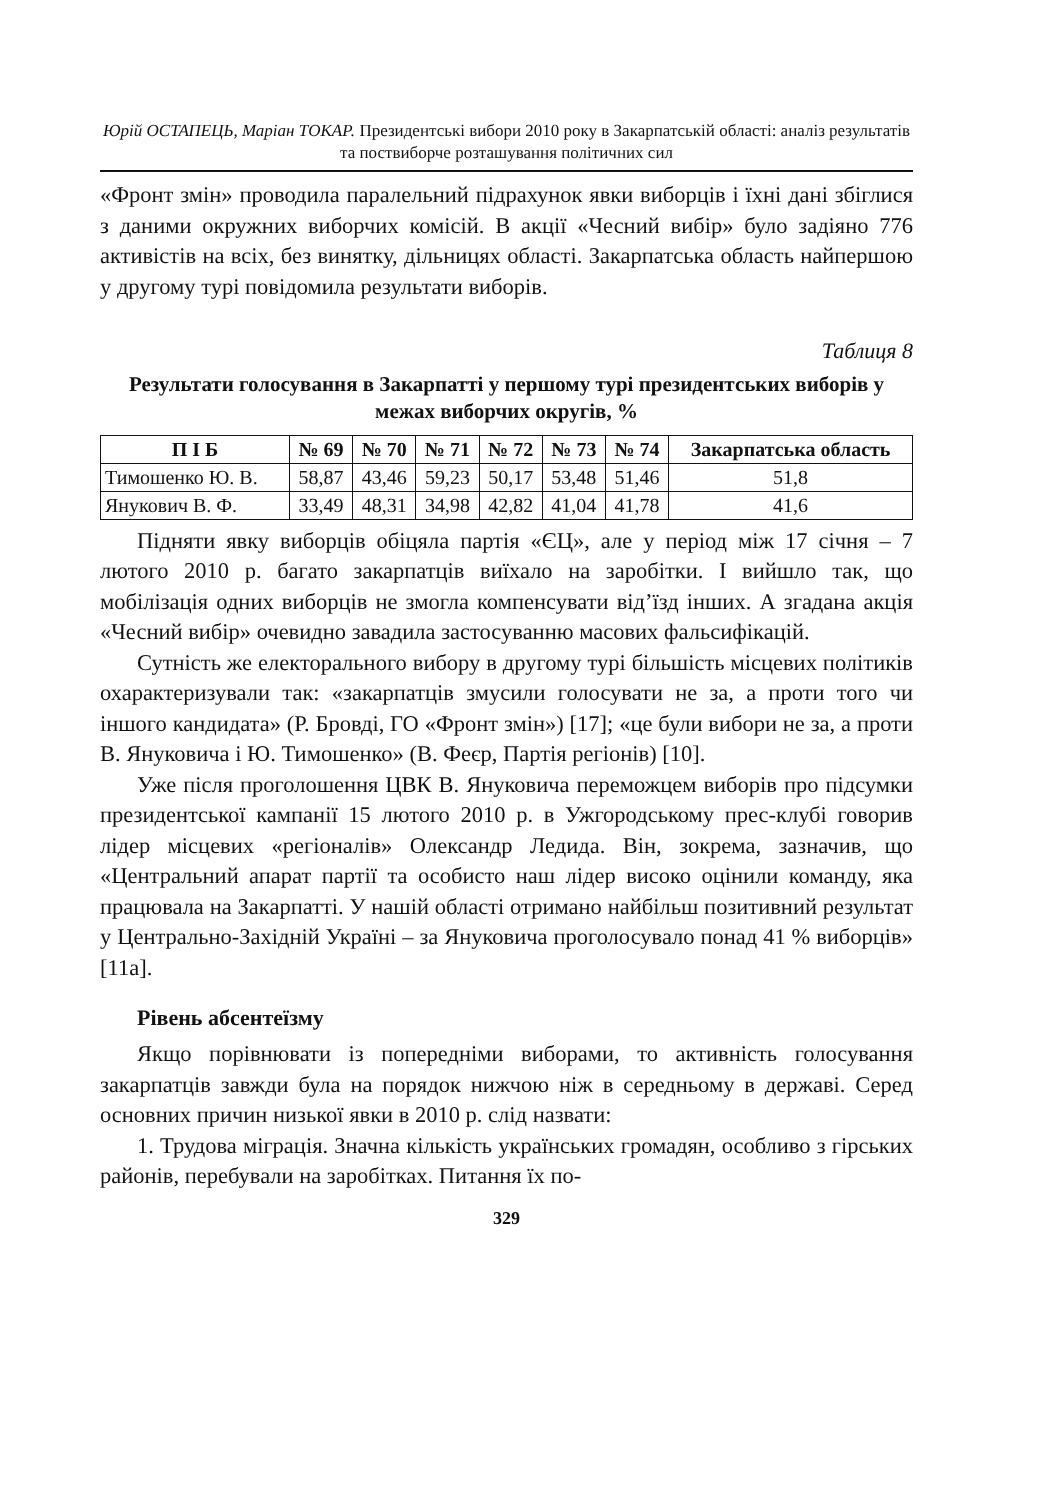Юрій ОСТАПЕЦЬ, Маріан ТОКАР. Президентські вибори 2010 року в Закарпатській області: аналіз результатів та поствиборче розташування політичних сил
«Фронт змін» проводила паралельний підрахунок явки виборців і їхні дані збіглися з даними окружних виборчих комісій. В акції «Чесний вибір» було задіяно 776 активістів на всіх, без винятку, дільницях області. Закарпатська область найпершою у другому турі повідомила результати виборів.
Таблиця 8
Результати голосування в Закарпатті у першому турі президентських виборів у межах виборчих округів, %
| П І Б | № 69 | № 70 | № 71 | № 72 | № 73 | № 74 | Закарпатська область |
| --- | --- | --- | --- | --- | --- | --- | --- |
| Тимошенко Ю. В. | 58,87 | 43,46 | 59,23 | 50,17 | 53,48 | 51,46 | 51,8 |
| Янукович В. Ф. | 33,49 | 48,31 | 34,98 | 42,82 | 41,04 | 41,78 | 41,6 |
Підняти явку виборців обіцяла партія «ЄЦ», але у період між 17 січня – 7 лютого 2010 р. багато закарпатців виїхало на заробітки. І вийшло так, що мобілізація одних виборців не змогла компенсувати від’їзд інших. А згадана акція «Чесний вибір» очевидно завадила застосуванню масових фальсифікацій.
Сутність же електорального вибору в другому турі більшість місцевих політиків охарактеризували так: «закарпатців змусили голосувати не за, а проти того чи іншого кандидата» (Р. Бровді, ГО «Фронт змін») [17]; «це були вибори не за, а проти В. Януковича і Ю. Тимошенко» (В. Феєр, Партія регіонів) [10].
Уже після проголошення ЦВК В. Януковича переможцем виборів про підсумки президентської кампанії 15 лютого 2010 р. в Ужгородському прес-клубі говорив лідер місцевих «регіоналів» Олександр Ледида. Він, зокрема, зазначив, що «Центральний апарат партії та особисто наш лідер високо оцінили команду, яка працювала на Закарпатті. У нашій області отримано найбільш позитивний результат у Центрально-Західній Україні – за Януковича проголосувало понад 41 % виборців» [11а].
Рівень абсентеїзму
Якщо порівнювати із попередніми виборами, то активність голосування закарпатців завжди була на порядок нижчою ніж в середньому в державі. Серед основних причин низької явки в 2010 р. слід назвати:
1. Трудова міграція. Значна кількість українських громадян, особливо з гірських районів, перебували на заробітках. Питання їх по-
329